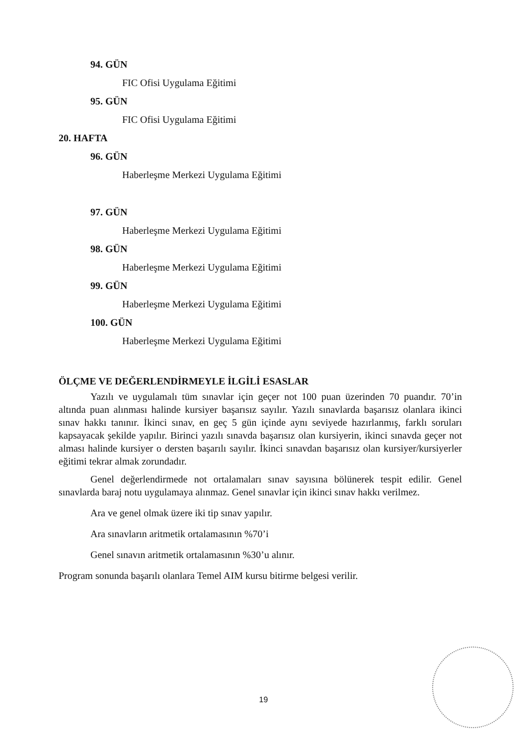94. GÜN
FIC Ofisi Uygulama Eğitimi
95. GÜN
FIC Ofisi Uygulama Eğitimi
20. HAFTA
96. GÜN
Haberleşme Merkezi Uygulama Eğitimi
97. GÜN
Haberleşme Merkezi Uygulama Eğitimi
98. GÜN
Haberleşme Merkezi Uygulama Eğitimi
99. GÜN
Haberleşme Merkezi Uygulama Eğitimi
100. GÜN
Haberleşme Merkezi Uygulama Eğitimi
ÖLÇME VE DEĞERLENDİRMEYLE İLGİLİ ESASLAR
Yazılı ve uygulamalı tüm sınavlar için geçer not 100 puan üzerinden 70 puandır. 70’in altında puan alınması halinde kursiyer başarısız sayılır. Yazılı sınavlarda başarısız olanlara ikinci sınav hakkı tanınır. İkinci sınav, en geç 5 gün içinde aynı seviyede hazırlanmış, farklı soruları kapsayacak şekilde yapılır. Birinci yazılı sınavda başarısız olan kursiyerin, ikinci sınavda geçer not alması halinde kursiyer o dersten başarılı sayılır. İkinci sınavdan başarısız olan kursiyer/kursiyerler eğitimi tekrar almak zorundadır.
Genel değerlendirmede not ortalamaları sınav sayısına bölünerek tespit edilir. Genel sınavlarda baraj notu uygulamaya alınmaz. Genel sınavlar için ikinci sınav hakkı verilmez.
Ara ve genel olmak üzere iki tip sınav yapılır.
Ara sınavların aritmetik ortalamasının %70’i
Genel sınavın aritmetik ortalamasının %30’u alınır.
Program sonunda başarılı olanlara Temel AIM kursu bitirme belgesi verilir.
19